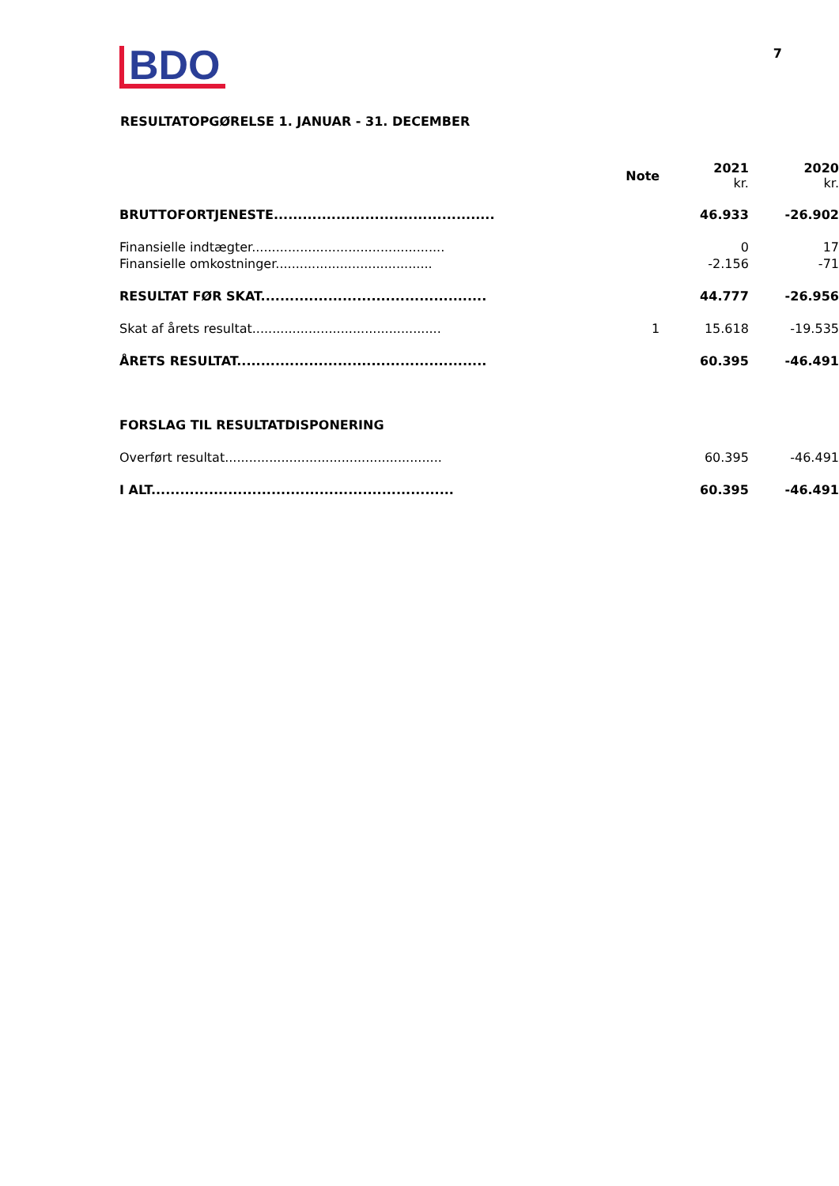BDO
7
RESULTATOPGØRELSE 1. JANUAR - 31. DECEMBER
| | Note | 2021 kr. | 2020 kr. |
| --- | --- | --- | --- |
| BRUTTOFORTJENESTE.............................................. | | 46.933 | -26.902 |
| Finansielle indtægter................................................ | | 0 | 17 |
| Finansielle omkostninger....................................... | | -2.156 | -71 |
| RESULTAT FØR SKAT............................................... | | 44.777 | -26.956 |
| Skat af årets resultat............................................... | 1 | 15.618 | -19.535 |
| ÅRETS RESULTAT.................................................... | | 60.395 | -46.491 |
| FORSLAG TIL RESULTATDISPONERING | | | |
| Overført resultat...................................................... | | 60.395 | -46.491 |
| I ALT............................................................... | | 60.395 | -46.491 |